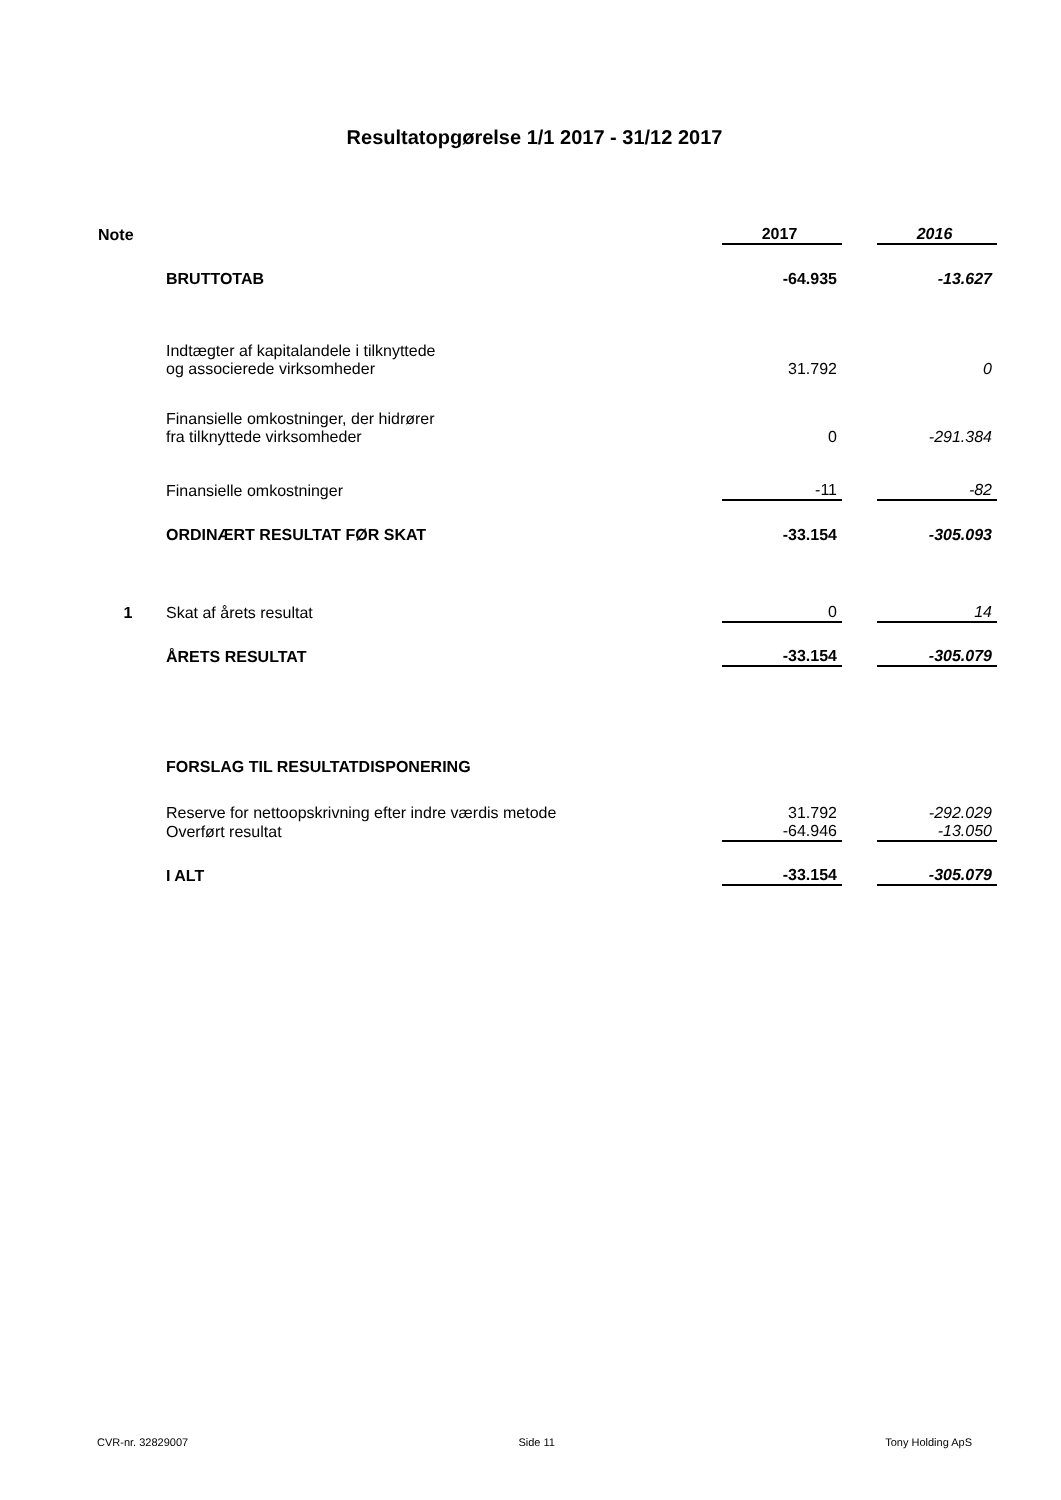Resultatopgørelse 1/1 2017 - 31/12 2017
| Note | | 2017 | | 2016 |
| | BRUTTOTAB | -64.935 | | -13.627 |
| | Indtægter af kapitalandele i tilknyttede og associerede virksomheder | 31.792 | | 0 |
| | Finansielle omkostninger, der hidrører fra tilknyttede virksomheder | 0 | | -291.384 |
| | Finansielle omkostninger | -11 | | -82 |
| | ORDINÆRT RESULTAT FØR SKAT | -33.154 | | -305.093 |
| 1 | Skat af årets resultat | 0 | | 14 |
| | ÅRETS RESULTAT | -33.154 | | -305.079 |
| | FORSLAG TIL RESULTATDISPONERING | | | |
| | Reserve for nettoopskrivning efter indre værdis metode | 31.792 | | -292.029 |
| | Overført resultat | -64.946 | | -13.050 |
| | I ALT | -33.154 | | -305.079 |
CVR-nr. 32829007 Side 11 Tony Holding ApS